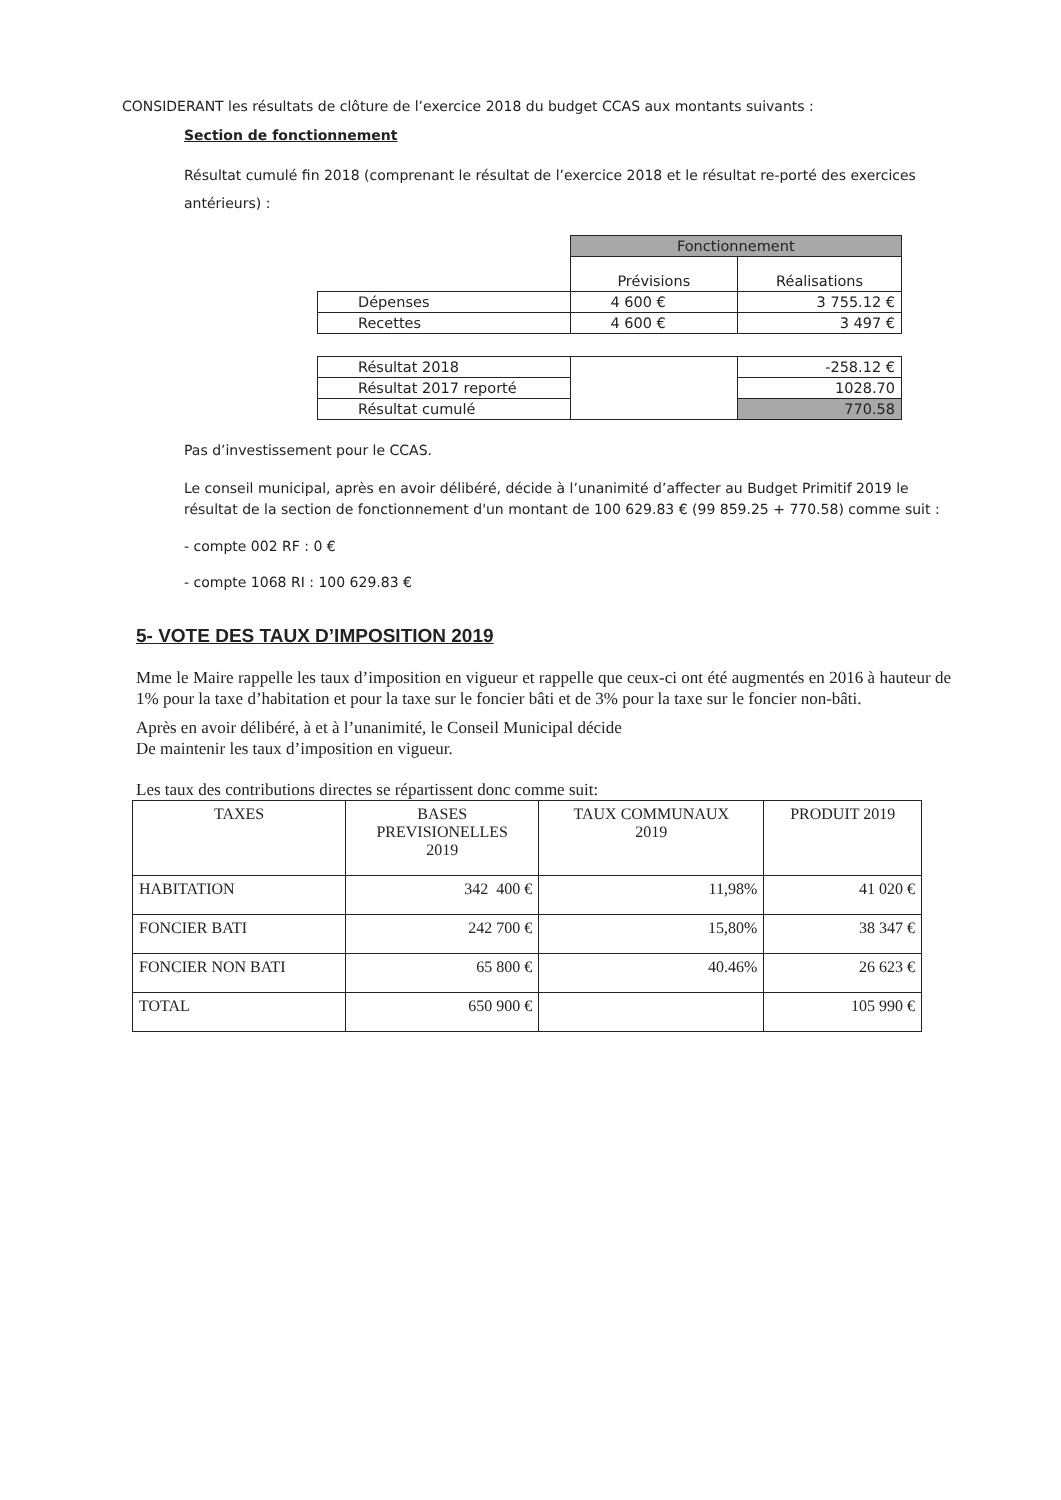CONSIDERANT les résultats de clôture de l’exercice 2018 du budget CCAS aux montants suivants :
Section de fonctionnement
Résultat cumulé fin 2018 (comprenant le résultat de l’exercice 2018 et le résultat re-porté des exercices antérieurs) :
| | Fonctionnement | |
| | Prévisions | Réalisations |
| Dépenses | 4 600 € | 3 755.12 € |
| Recettes | 4 600 € | 3 497 € |
| Résultat 2018 | | -258.12 € |
| Résultat 2017 reporté | | 1028.70 |
| Résultat cumulé | | 770.58 |
Pas d’investissement pour le CCAS.
Le conseil municipal, après en avoir délibéré, décide à l’unanimité d’affecter au Budget Primitif 2019 le résultat de la section de fonctionnement d'un montant de 100 629.83 € (99 859.25 + 770.58) comme suit :
- compte 002 RF : 0 €
- compte 1068 RI : 100 629.83 €
5- VOTE DES TAUX D’IMPOSITION 2019
Mme le Maire rappelle les taux d’imposition en vigueur et rappelle que ceux-ci ont été augmentés en 2016 à hauteur de 1% pour la taxe d’habitation et pour la taxe sur le foncier bâti et de 3% pour la taxe sur le foncier non-bâti.
Après en avoir délibéré, à et à l’unanimité, le Conseil Municipal décide
De maintenir les taux d’imposition en vigueur.
Les taux des contributions directes se répartissent donc comme suit:
| TAXES | BASES PREVISIONELLES 2019 | TAUX COMMUNAUX 2019 | PRODUIT 2019 |
| --- | --- | --- | --- |
| HABITATION | 342 400 € | 11,98% | 41 020 € |
| FONCIER BATI | 242 700 € | 15,80% | 38 347 € |
| FONCIER NON BATI | 65 800 € | 40.46% | 26 623 € |
| TOTAL | 650 900 € | | 105 990 € |